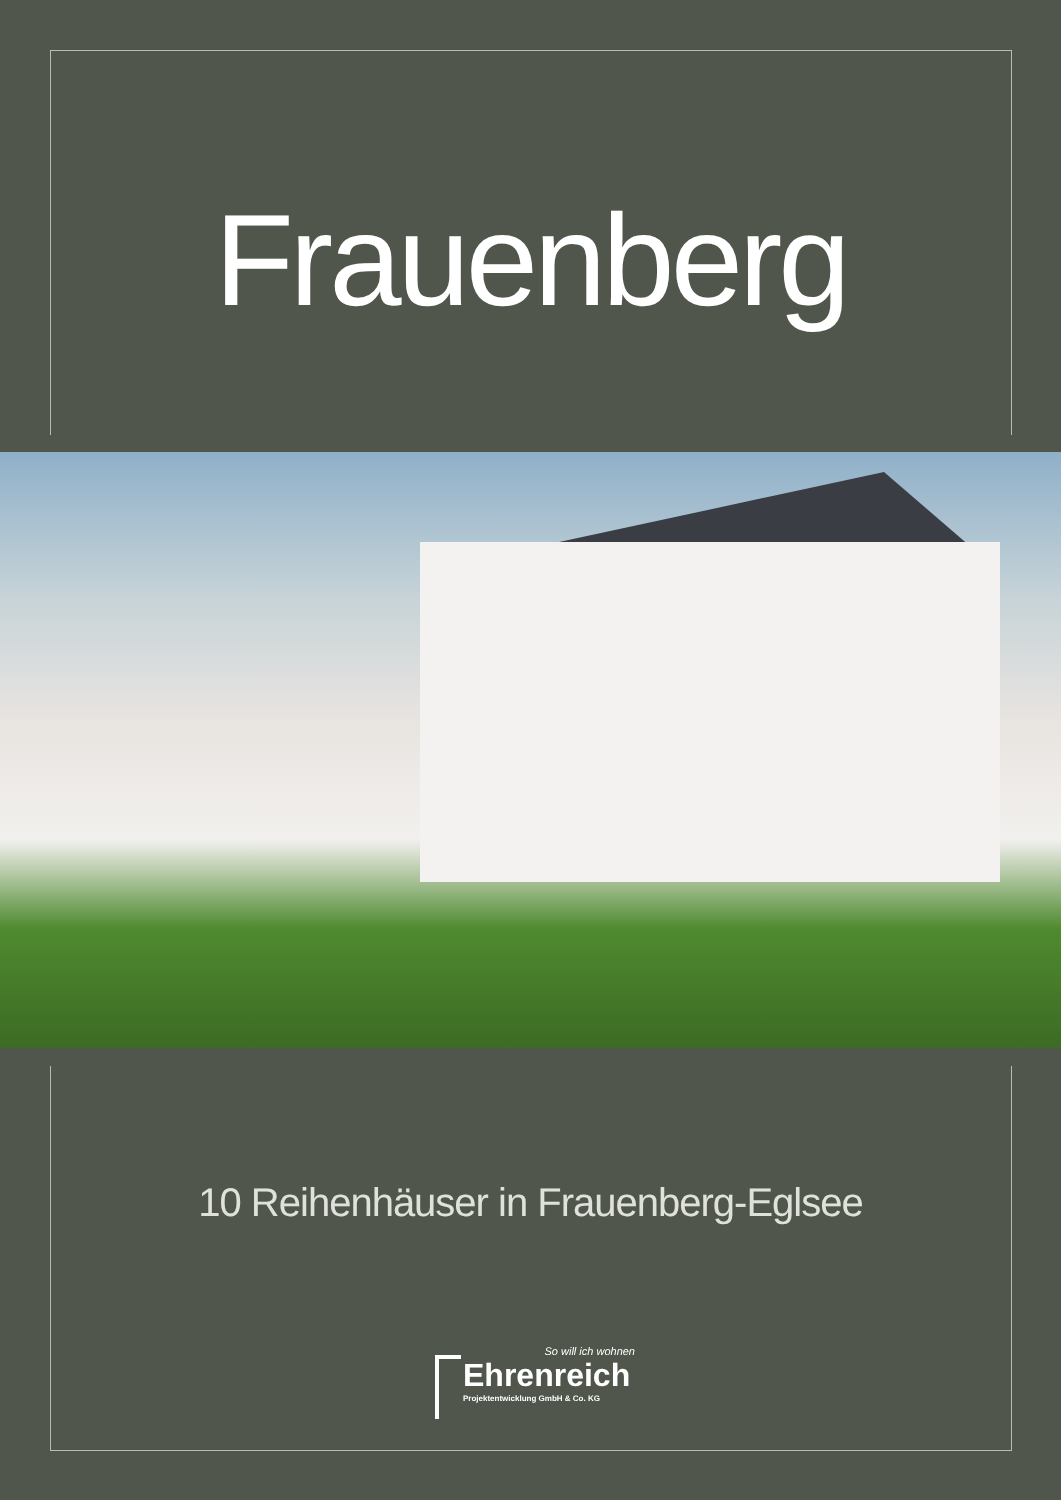Frauenberg
10 Reihenhäuser in Frauenberg-Eglsee
So will ich wohnen
Ehrenreich
Projektentwicklung GmbH & Co. KG